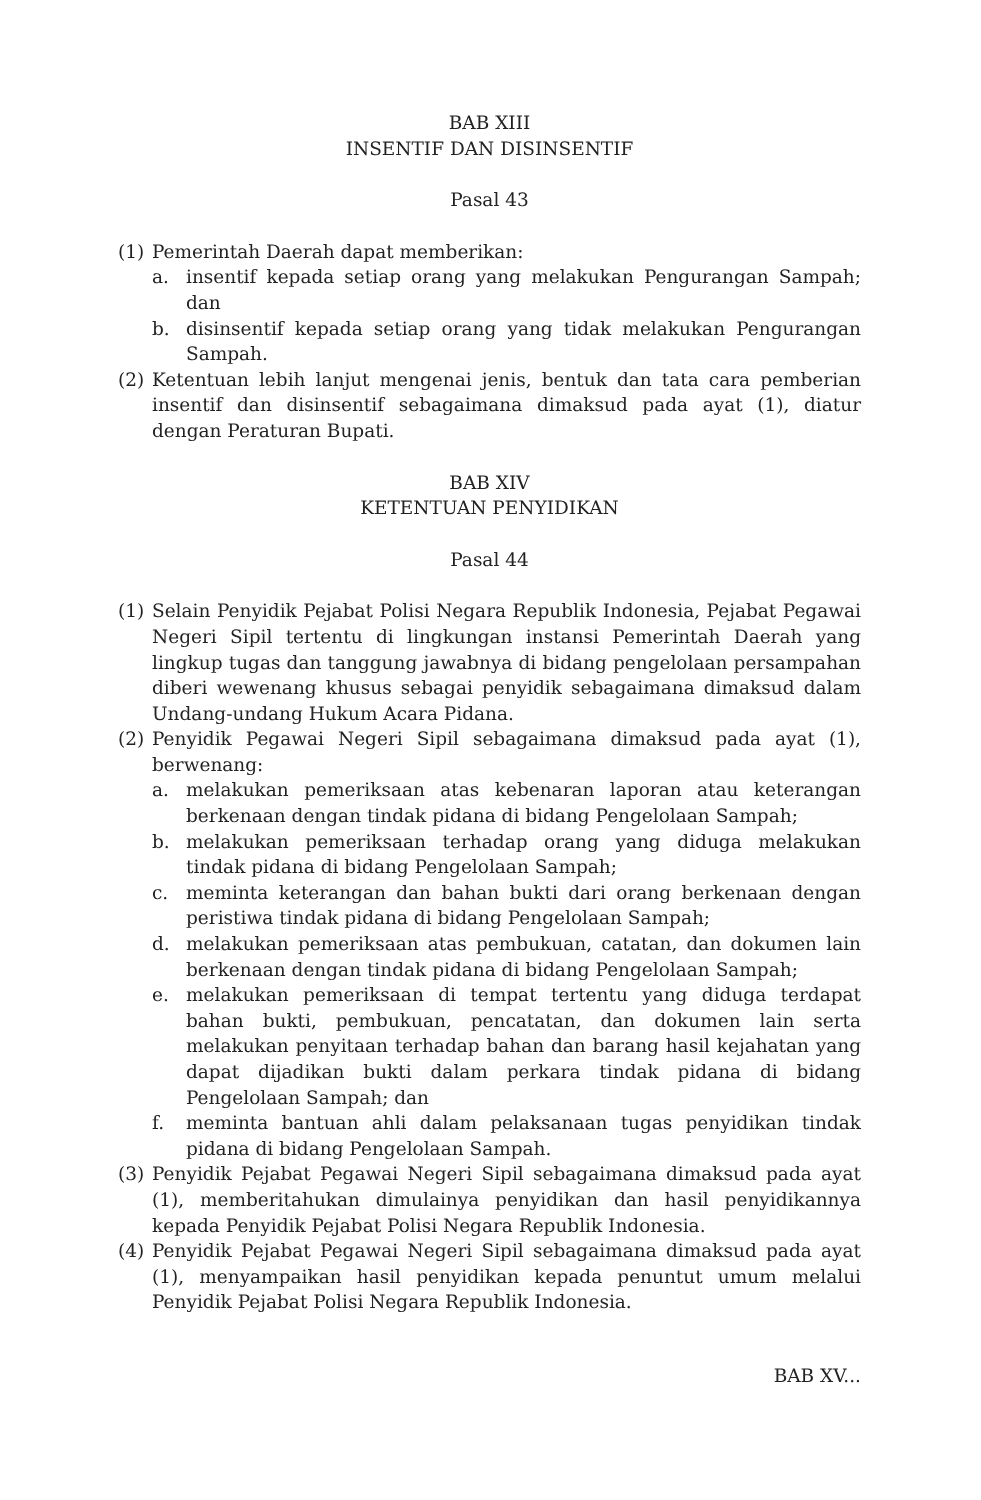BAB XIII
INSENTIF DAN DISINSENTIF
Pasal 43
(1) Pemerintah Daerah dapat memberikan:
a. insentif kepada setiap orang yang melakukan Pengurangan Sampah; dan
b. disinsentif kepada setiap orang yang tidak melakukan Pengurangan Sampah.
(2) Ketentuan lebih lanjut mengenai jenis, bentuk dan tata cara pemberian insentif dan disinsentif sebagaimana dimaksud pada ayat (1), diatur dengan Peraturan Bupati.
BAB XIV
KETENTUAN PENYIDIKAN
Pasal 44
(1) Selain Penyidik Pejabat Polisi Negara Republik Indonesia, Pejabat Pegawai Negeri Sipil tertentu di lingkungan instansi Pemerintah Daerah yang lingkup tugas dan tanggung jawabnya di bidang pengelolaan persampahan diberi wewenang khusus sebagai penyidik sebagaimana dimaksud dalam Undang-undang Hukum Acara Pidana.
(2) Penyidik Pegawai Negeri Sipil sebagaimana dimaksud pada ayat (1), berwenang:
a. melakukan pemeriksaan atas kebenaran laporan atau keterangan berkenaan dengan tindak pidana di bidang Pengelolaan Sampah;
b. melakukan pemeriksaan terhadap orang yang diduga melakukan tindak pidana di bidang Pengelolaan Sampah;
c. meminta keterangan dan bahan bukti dari orang berkenaan dengan peristiwa tindak pidana di bidang Pengelolaan Sampah;
d. melakukan pemeriksaan atas pembukuan, catatan, dan dokumen lain berkenaan dengan tindak pidana di bidang Pengelolaan Sampah;
e. melakukan pemeriksaan di tempat tertentu yang diduga terdapat bahan bukti, pembukuan, pencatatan, dan dokumen lain serta melakukan penyitaan terhadap bahan dan barang hasil kejahatan yang dapat dijadikan bukti dalam perkara tindak pidana di bidang Pengelolaan Sampah; dan
f. meminta bantuan ahli dalam pelaksanaan tugas penyidikan tindak pidana di bidang Pengelolaan Sampah.
(3) Penyidik Pejabat Pegawai Negeri Sipil sebagaimana dimaksud pada ayat (1), memberitahukan dimulainya penyidikan dan hasil penyidikannya kepada Penyidik Pejabat Polisi Negara Republik Indonesia.
(4) Penyidik Pejabat Pegawai Negeri Sipil sebagaimana dimaksud pada ayat (1), menyampaikan hasil penyidikan kepada penuntut umum melalui Penyidik Pejabat Polisi Negara Republik Indonesia.
BAB XV...